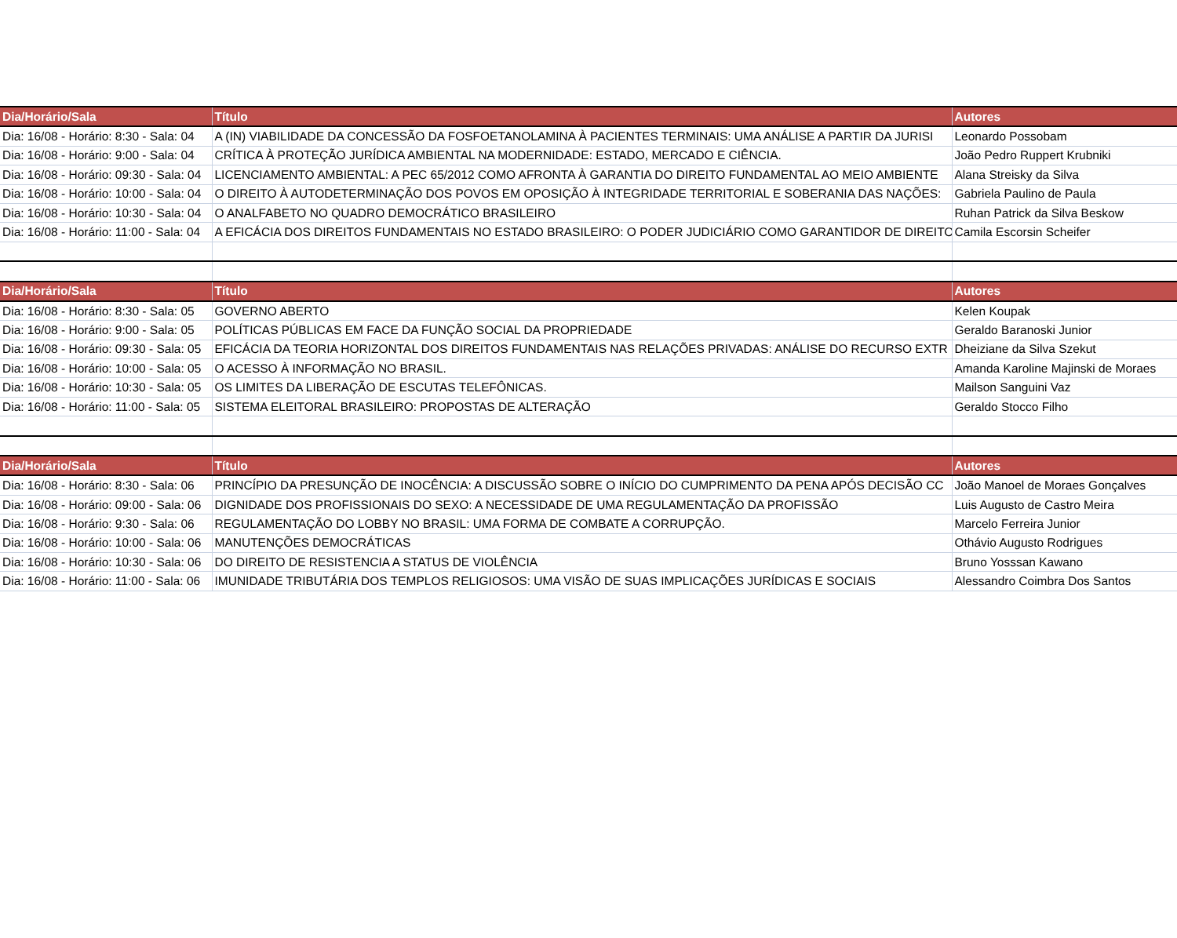| Dia/Horário/Sala | Título | Autores |
| --- | --- | --- |
| Dia: 16/08 - Horário: 8:30 - Sala: 04 | A (IN) VIABILIDADE DA CONCESSÃO DA FOSFOETANOLAMINA À PACIENTES TERMINAIS: UMA ANÁLISE A PARTIR DA JURISI | Leonardo Possobam |
| Dia: 16/08 - Horário: 9:00 - Sala: 04 | CRÍTICA À PROTEÇÃO JURÍDICA AMBIENTAL NA MODERNIDADE: ESTADO, MERCADO E CIÊNCIA. | João Pedro Ruppert Krubniki |
| Dia: 16/08 - Horário: 09:30 - Sala: 04 | LICENCIAMENTO AMBIENTAL: A PEC 65/2012 COMO AFRONTA À GARANTIA DO DIREITO FUNDAMENTAL AO MEIO AMBIENTE | Alana Streisky da Silva |
| Dia: 16/08 - Horário: 10:00 - Sala: 04 | O DIREITO À AUTODETERMINAÇÃO DOS POVOS EM OPOSIÇÃO À INTEGRIDADE TERRITORIAL E SOBERANIA DAS NAÇÕES: | Gabriela Paulino de Paula |
| Dia: 16/08 - Horário: 10:30 - Sala: 04 | O ANALFABETO NO QUADRO DEMOCRÁTICO BRASILEIRO | Ruhan Patrick da Silva Beskow |
| Dia: 16/08 - Horário: 11:00 - Sala: 04 | A EFICÁCIA DOS DIREITOS FUNDAMENTAIS NO ESTADO BRASILEIRO: O PODER JUDICIÁRIO COMO GARANTIDOR DE DIREITO | Camila Escorsin Scheifer |
| Dia/Horário/Sala | Título | Autores |
| Dia: 16/08 - Horário: 8:30 - Sala: 05 | GOVERNO ABERTO | Kelen Koupak |
| Dia: 16/08 - Horário: 9:00 - Sala: 05 | POLÍTICAS PÚBLICAS EM FACE DA FUNÇÃO SOCIAL DA PROPRIEDADE | Geraldo Baranoski Junior |
| Dia: 16/08 - Horário: 09:30 - Sala: 05 | EFICÁCIA DA TEORIA HORIZONTAL DOS DIREITOS FUNDAMENTAIS NAS RELAÇÕES PRIVADAS: ANÁLISE DO RECURSO EXTR | Dheiziane da Silva Szekut |
| Dia: 16/08 - Horário: 10:00 - Sala: 05 | O ACESSO À INFORMAÇÃO NO BRASIL. | Amanda Karoline Majinski de Moraes |
| Dia: 16/08 - Horário: 10:30 - Sala: 05 | OS LIMITES DA LIBERAÇÃO DE ESCUTAS TELEFÔNICAS. | Mailson Sanguini Vaz |
| Dia: 16/08 - Horário: 11:00 - Sala: 05 | SISTEMA ELEITORAL BRASILEIRO: PROPOSTAS DE ALTERAÇÃO | Geraldo Stocco Filho |
| Dia/Horário/Sala | Título | Autores |
| Dia: 16/08 - Horário: 8:30 - Sala: 06 | PRINCÍPIO DA PRESUNÇÃO DE INOCÊNCIA: A DISCUSSÃO SOBRE O INÍCIO DO CUMPRIMENTO DA PENA APÓS DECISÃO CC | João Manoel de Moraes Gonçalves |
| Dia: 16/08 - Horário: 09:00 - Sala: 06 | DIGNIDADE DOS PROFISSIONAIS DO SEXO: A NECESSIDADE DE UMA REGULAMENTAÇÃO DA PROFISSÃO | Luis Augusto de Castro Meira |
| Dia: 16/08 - Horário: 9:30 - Sala: 06 | REGULAMENTAÇÃO DO LOBBY NO BRASIL: UMA FORMA DE COMBATE A CORRUPÇÃO. | Marcelo Ferreira Junior |
| Dia: 16/08 - Horário: 10:00 - Sala: 06 | MANUTENÇÕES DEMOCRÁTICAS | Othávio Augusto Rodrigues |
| Dia: 16/08 - Horário: 10:30 - Sala: 06 | DO DIREITO DE RESISTENCIA A STATUS DE VIOLÊNCIA | Bruno Yosssan Kawano |
| Dia: 16/08 - Horário: 11:00 - Sala: 06 | IMUNIDADE TRIBUTÁRIA DOS TEMPLOS RELIGIOSOS: UMA VISÃO DE SUAS IMPLICAÇÕES JURÍDICAS E SOCIAIS | Alessandro Coimbra Dos Santos |